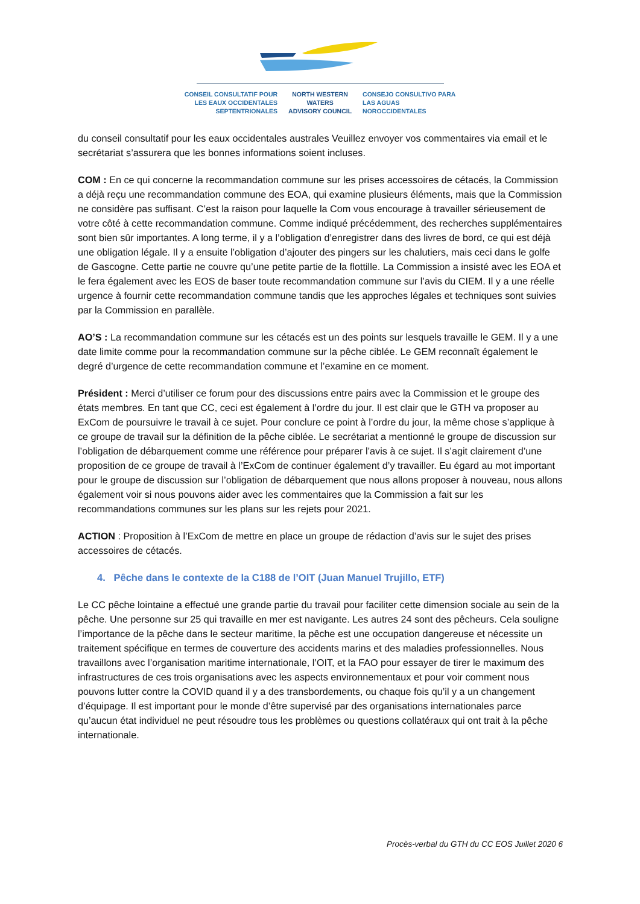CONSEIL CONSULTATIF POUR
LES EAUX OCCIDENTALES
SEPTENTRIONALES
NORTH WESTERN
WATERS
ADVISORY COUNCIL
CONSEJO CONSULTIVO PARA
LAS AGUAS
NOROCCIDENTALES
du conseil consultatif pour les eaux occidentales australes Veuillez envoyer vos commentaires via email et le secrétariat s’assurera que les bonnes informations soient incluses.
COM : En ce qui concerne la recommandation commune sur les prises accessoires de cétacés, la Commission a déjà reçu une recommandation commune des EOA, qui examine plusieurs éléments, mais que la Commission ne considère pas suffisant. C’est la raison pour laquelle la Com vous encourage à travailler sérieusement de votre côté à cette recommandation commune. Comme indiqué précédemment, des recherches supplémentaires sont bien sûr importantes. A long terme, il y a l’obligation d’enregistrer dans des livres de bord, ce qui est déjà une obligation légale. Il y a ensuite l’obligation d’ajouter des pingers sur les chalutiers, mais ceci dans le golfe de Gascogne. Cette partie ne couvre qu’une petite partie de la flottille. La Commission a insisté avec les EOA et le fera également avec les EOS de baser toute recommandation commune sur l’avis du CIEM. Il y a une réelle urgence à fournir cette recommandation commune tandis que les approches légales et techniques sont suivies par la Commission en parallèle.
AO’S : La recommandation commune sur les cétacés est un des points sur lesquels travaille le GEM. Il y a une date limite comme pour la recommandation commune sur la pêche ciblée. Le GEM reconnaît également le degré d’urgence de cette recommandation commune et l’examine en ce moment.
Président : Merci d’utiliser ce forum pour des discussions entre pairs avec la Commission et le groupe des états membres. En tant que CC, ceci est également à l’ordre du jour. Il est clair que le GTH va proposer au ExCom de poursuivre le travail à ce sujet. Pour conclure ce point à l’ordre du jour, la même chose s’applique à ce groupe de travail sur la définition de la pêche ciblée. Le secrétariat a mentionné le groupe de discussion sur l’obligation de débarquement comme une référence pour préparer l’avis à ce sujet. Il s’agit clairement d’une proposition de ce groupe de travail à l’ExCom de continuer également d’y travailler. Eu égard au mot important pour le groupe de discussion sur l’obligation de débarquement que nous allons proposer à nouveau, nous allons également voir si nous pouvons aider avec les commentaires que la Commission a fait sur les recommandations communes sur les plans sur les rejets pour 2021.
ACTION : Proposition à l’ExCom de mettre en place un groupe de rédaction d’avis sur le sujet des prises accessoires de cétacés.
4. Pêche dans le contexte de la C188 de l’OIT (Juan Manuel Trujillo, ETF)
Le CC pêche lointaine a effectué une grande partie du travail pour faciliter cette dimension sociale au sein de la pêche. Une personne sur 25 qui travaille en mer est navigante. Les autres 24 sont des pêcheurs. Cela souligne l’importance de la pêche dans le secteur maritime, la pêche est une occupation dangereuse et nécessite un traitement spécifique en termes de couverture des accidents marins et des maladies professionnelles. Nous travaillons avec l’organisation maritime internationale, l’OIT, et la FAO pour essayer de tirer le maximum des infrastructures de ces trois organisations avec les aspects environnementaux et pour voir comment nous pouvons lutter contre la COVID quand il y a des transbordements, ou chaque fois qu’il y a un changement d’équipage. Il est important pour le monde d’être supervisé par des organisations internationales parce qu’aucun état individuel ne peut résoudre tous les problèmes ou questions collatéraux qui ont trait à la pêche internationale.
Procès-verbal du GTH du CC EOS Juillet 2020 6